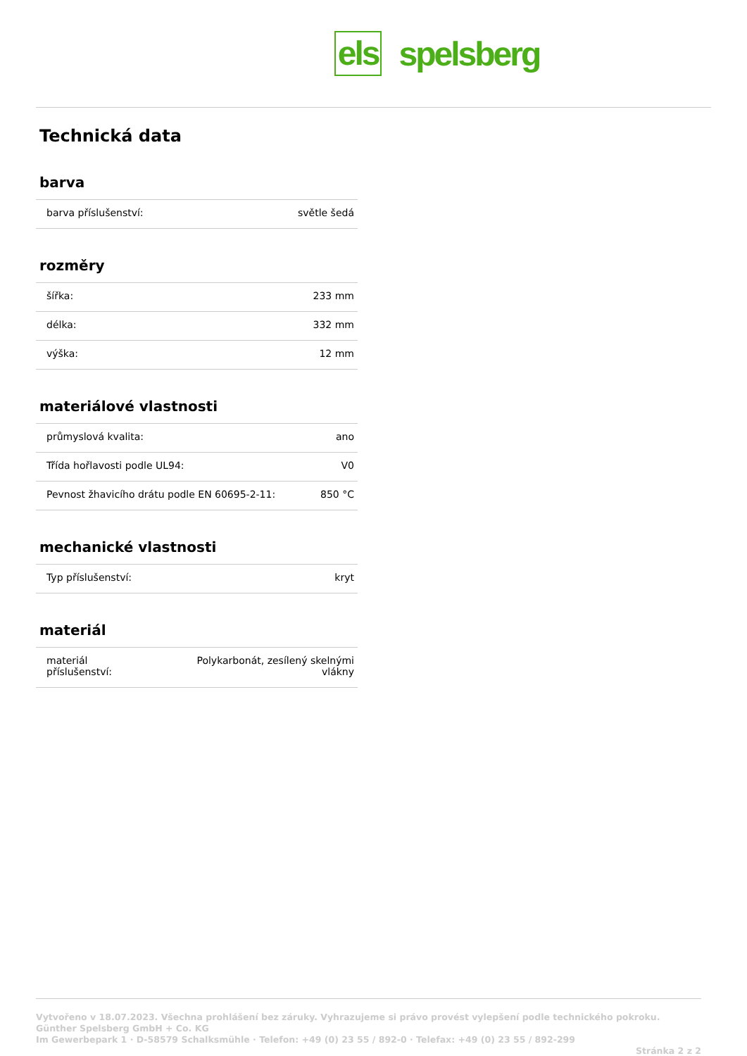els spelsberg
Technická data
barva
| barva příslušenství: | světle šedá |
rozměry
| šířka: | 233 mm |
| délka: | 332 mm |
| výška: | 12 mm |
materiálové vlastnosti
| průmyslová kvalita: | ano |
| Třída hořlavosti podle UL94: | V0 |
| Pevnost žhavicího drátu podle EN 60695-2-11: | 850 °C |
mechanické vlastnosti
| Typ příslušenství: | kryt |
materiál
| materiál příslušenství: | Polykarbonát, zesílený skelnými vlákny |
Vytvořeno v 18.07.2023. Všechna prohlášení bez záruky. Vyhrazujeme si právo provést vylepšení podle technického pokroku.
Günther Spelsberg GmbH + Co. KG
Im Gewerbepark 1 · D-58579 Schalksmühle · Telefon: +49 (0) 23 55 / 892-0 · Telefax: +49 (0) 23 55 / 892-299
Stránka 2 z 2